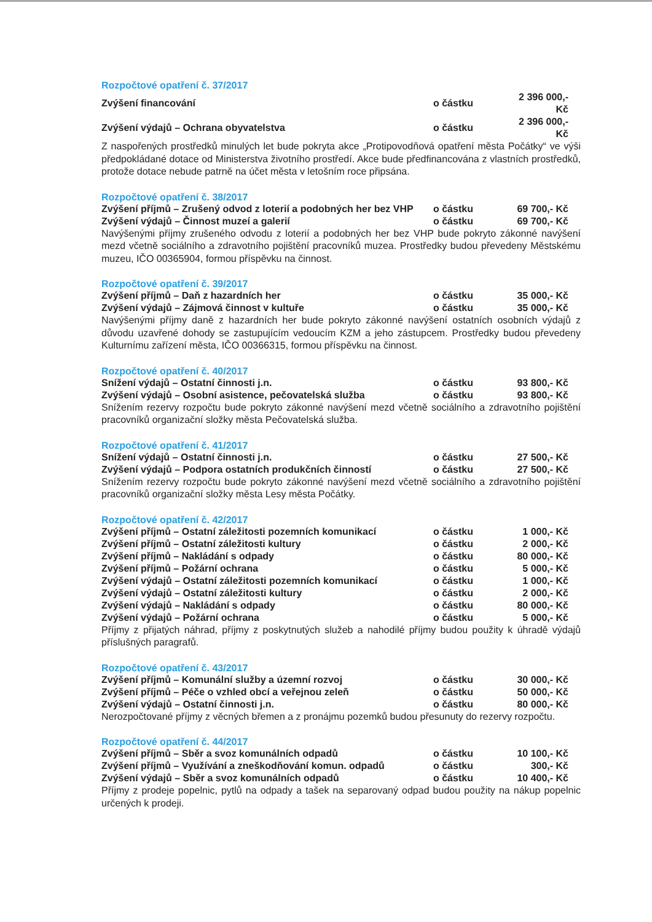Rozpočtové opatření č. 37/2017
| Zvýšení financování | o částku | 2 396 000,- Kč |
| Zvýšení výdajů – Ochrana obyvatelstva | o částku | 2 396 000,- Kč |
Z naspořených prostředků minulých let bude pokryta akce „Protipovodňová opatření města Počátky“ ve výši předpokládané dotace od Ministerstva životního prostředí. Akce bude předfinancována z vlastních prostředků, protože dotace nebude patrně na účet města v letošním roce připsána.
Rozpočtové opatření č. 38/2017
| Zvýšení příjmů – Zrušený odvod z loterií a podobných her bez VHP | o částku | 69 700,- Kč |
| Zvýšení výdajů – Činnost muzeí a galerií | o částku | 69 700,- Kč |
Navýšenými příjmy zrušeného odvodu z loterií a podobných her bez VHP bude pokryto zákonné navýšení mezd včetně sociálního a zdravotního pojištění pracovníků muzea. Prostředky budou převedeny Městskému muzeu, IČO 00365904, formou příspěvku na činnost.
Rozpočtové opatření č. 39/2017
| Zvýšení příjmů – Daň z hazardních her | o částku | 35 000,- Kč |
| Zvýšení výdajů – Zájmová činnost v kultuře | o částku | 35 000,- Kč |
Navýšenými příjmy daně z hazardních her bude pokryto zákonné navýšení ostatních osobních výdajů z důvodu uzavřené dohody se zastupujícím vedoucím KZM a jeho zástupcem. Prostředky budou převedeny Kulturnímu zařízení města, IČO 00366315, formou příspěvku na činnost.
Rozpočtové opatření č. 40/2017
| Snížení výdajů – Ostatní činnosti j.n. | o částku | 93 800,- Kč |
| Zvýšení výdajů – Osobní asistence, pečovatelská služba | o částku | 93 800,- Kč |
Snížením rezervy rozpočtu bude pokryto zákonné navýšení mezd včetně sociálního a zdravotního pojištění pracovníků organizační složky města Pečovatelská služba.
Rozpočtové opatření č. 41/2017
| Snížení výdajů – Ostatní činnosti j.n. | o částku | 27 500,- Kč |
| Zvýšení výdajů – Podpora ostatních produkčních činností | o částku | 27 500,- Kč |
Snížením rezervy rozpočtu bude pokryto zákonné navýšení mezd včetně sociálního a zdravotního pojištění pracovníků organizační složky města Lesy města Počátky.
Rozpočtové opatření č. 42/2017
| Zvýšení příjmů – Ostatní záležitosti pozemních komunikací | o částku | 1 000,- Kč |
| Zvýšení příjmů – Ostatní záležitosti kultury | o částku | 2 000,- Kč |
| Zvýšení příjmů – Nakládání s odpady | o částku | 80 000,- Kč |
| Zvýšení příjmů – Požární ochrana | o částku | 5 000,- Kč |
| Zvýšení výdajů – Ostatní záležitosti pozemních komunikací | o částku | 1 000,- Kč |
| Zvýšení výdajů – Ostatní záležitosti kultury | o částku | 2 000,- Kč |
| Zvýšení výdajů – Nakládání s odpady | o částku | 80 000,- Kč |
| Zvýšení výdajů – Požární ochrana | o částku | 5 000,- Kč |
Příjmy z přijatých náhrad, příjmy z poskytnutých služeb a nahodilé příjmy budou použity k úhradě výdajů příslušných paragrafů.
Rozpočtové opatření č. 43/2017
| Zvýšení příjmů – Komunální služby a územní rozvoj | o částku | 30 000,- Kč |
| Zvýšení příjmů – Péče o vzhled obcí a veřejnou zeleň | o částku | 50 000,- Kč |
| Zvýšení výdajů – Ostatní činnosti j.n. | o částku | 80 000,- Kč |
Nerozpočtované příjmy z věcných břemen a z pronájmu pozemků budou přesunuty do rezervy rozpočtu.
Rozpočtové opatření č. 44/2017
| Zvýšení příjmů – Sběr a svoz komunálních odpadů | o částku | 10 100,- Kč |
| Zvýšení příjmů – Využívání a zneškodňování komun. odpadů | o částku | 300,- Kč |
| Zvýšení výdajů – Sběr a svoz komunálních odpadů | o částku | 10 400,- Kč |
Příjmy z prodeje popelnic, pytlů na odpady a tašek na separovaný odpad budou použity na nákup popelnic určených k prodeji.